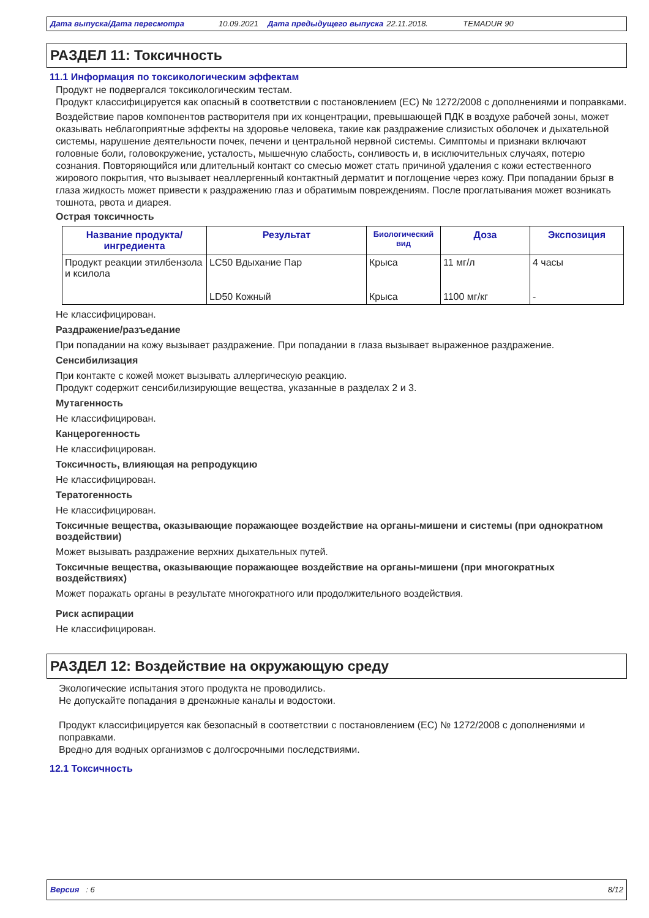Дата выпуска/Дата пересмотра 10.09.2021 Дата предыдущего выпуска 22.11.2018. TEMADUR 90
РАЗДЕЛ 11: Токсичность
11.1 Информация по токсикологическим эффектам
Продукт не подвергался токсикологическим тестам.
Продукт классифицируется как опасный в соответствии с постановлением (ЕС) № 1272/2008 с дополнениями и поправками.
Воздействие паров компонентов растворителя при их концентрации, превышающей ПДК в воздухе рабочей зоны, может оказывать неблагоприятные эффекты на здоровье человека, такие как раздражение слизистых оболочек и дыхательной системы, нарушение деятельности почек, печени и центральной нервной системы. Симптомы и признаки включают головные боли, головокружение, усталость, мышечную слабость, сонливость и, в исключительных случаях, потерю сознания. Повторяющийся или длительный контакт со смесью может стать причиной удаления с кожи естественного жирового покрытия, что вызывает неаллергенный контактный дерматит и поглощение через кожу. При попадании брызг в глаза жидкость может привести к раздражению глаз и обратимым повреждениям. После проглатывания может возникать тошнота, рвота и диарея.
Острая токсичность
| Название продукта/ ингредиента | Результат | Биологический вид | Доза | Экспозиция |
| --- | --- | --- | --- | --- |
| Продукт реакции этилбензола и ксилола | LC50 Вдыхание Пар | Крыса | 11 мг/л | 4 часы |
| | LD50 Кожный | Крыса | 1100 мг/кг | - |
Не классифицирован.
Раздражение/разъедание
При попадании на кожу вызывает раздражение. При попадании в глаза вызывает выраженное раздражение.
Сенсибилизация
При контакте с кожей может вызывать аллергическую реакцию.
Продукт содержит сенсибилизирующие вещества, указанные в разделах 2 и 3.
Мутагенность
Не классифицирован.
Канцерогенность
Не классифицирован.
Токсичность, влияющая на репродукцию
Не классифицирован.
Тератогенность
Не классифицирован.
Токсичные вещества, оказывающие поражающее воздействие на органы-мишени и системы (при однократном воздействии)
Может вызывать раздражение верхних дыхательных путей.
Токсичные вещества, оказывающие поражающее воздействие на органы-мишени (при многократных воздействиях)
Может поражать органы в результате многократного или продолжительного воздействия.
Риск аспирации
Не классифицирован.
РАЗДЕЛ 12: Воздействие на окружающую среду
Экологические испытания этого продукта не проводились.
Не допускайте попадания в дренажные каналы и водостоки.
Продукт классифицируется как безопасный в соответствии с постановлением (ЕС) № 1272/2008 с дополнениями и поправками.
Вредно для водных организмов с долгосрочными последствиями.
12.1 Токсичность
Версия : 6 8/12